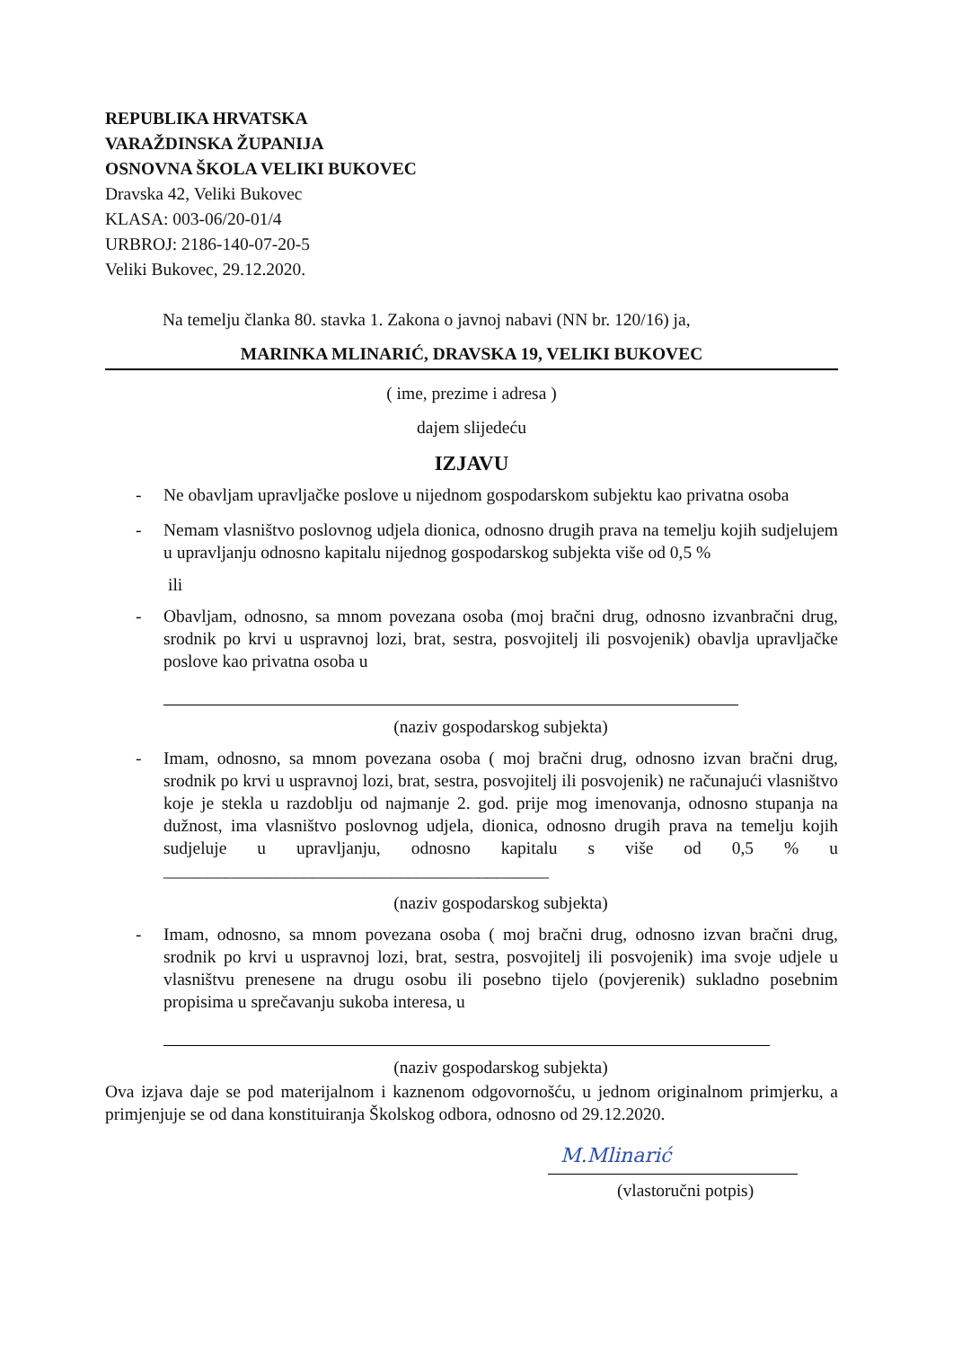REPUBLIKA HRVATSKA
VARAŽDINSKA ŽUPANIJA
OSNOVNA ŠKOLA VELIKI BUKOVEC
Dravska 42, Veliki Bukovec
KLASA: 003-06/20-01/4
URBROJ: 2186-140-07-20-5
Veliki Bukovec, 29.12.2020.
Na temelju članka 80. stavka 1. Zakona o javnoj nabavi (NN br. 120/16) ja,
MARINKA MLINARIĆ, DRAVSKA 19, VELIKI BUKOVEC
( ime, prezime i adresa )
dajem slijedeću
IZJAVU
- Ne obavljam upravljačke poslove u nijednom gospodarskom subjektu kao privatna osoba
- Nemam vlasništvo poslovnog udjela dionica, odnosno drugih prava na temelju kojih sudjelujem u upravljanju odnosno kapitalu nijednog gospodarskog subjekta više od 0,5 %
ili
- Obavljam, odnosno, sa mnom povezana osoba (moj bračni drug, odnosno izvanbračni drug, srodnik po krvi u uspravnoj lozi, brat, sestra, posvojitelj ili posvojenik) obavlja upravljačke poslove kao privatna osoba u
(naziv gospodarskog subjekta)
- Imam, odnosno, sa mnom povezana osoba ( moj bračni drug, odnosno izvan bračni drug, srodnik po krvi u uspravnoj lozi, brat, sestra, posvojitelj ili posvojenik) ne računajući vlasništvo koje je stekla u razdoblju od najmanje 2. god. prije mog imenovanja, odnosno stupanja na dužnost, ima vlasništvo poslovnog udjela, dionica, odnosno drugih prava na temelju kojih sudjeluje u upravljanju, odnosno kapitalu s više od 0,5 % u ____________________________________________
(naziv gospodarskog subjekta)
- Imam, odnosno, sa mnom povezana osoba ( moj bračni drug, odnosno izvan bračni drug, srodnik po krvi u uspravnoj lozi, brat, sestra, posvojitelj ili posvojenik) ima svoje udjele u vlasništvu prenesene na drugu osobu ili posebno tijelo (povjerenik) sukladno posebnim propisima u sprečavanju sukoba interesa, u
(naziv gospodarskog subjekta)
Ova izjava daje se pod materijalnom i kaznenom odgovornošću, u jednom originalnom primjerku, a primjenjuje se od dana konstituiranja Školskog odbora, odnosno od 29.12.2020.
M.Mlinarić
(vlastoručni potpis)